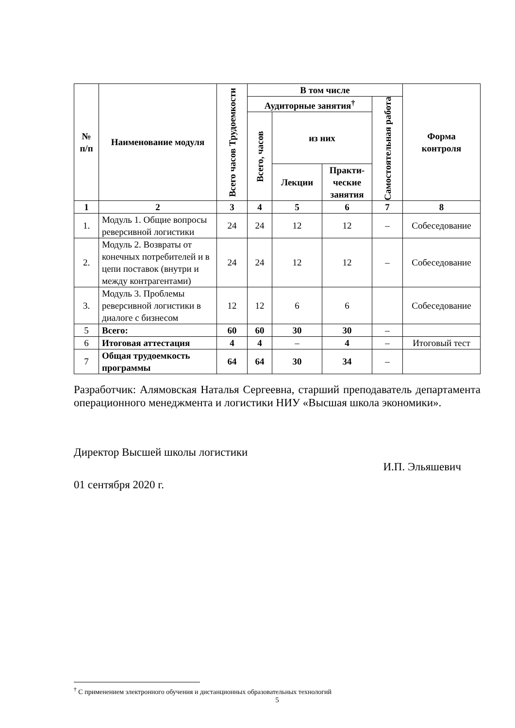| № п/п | Наименование модуля | Всего часов Трудоемкости | В том числе | | | | Форма контроля |
| --- | --- | --- | --- | --- | --- | --- | --- |
| | | | Аудиторные занятия<sup>†</sup> | | | Самостоятельная работа | |
| | | | Всего, часов | из них | | | |
| | | | | Лекции | Практи- ческие занятия | | |
| 1 | 2 | 3 | 4 | 5 | 6 | 7 | 8 |
| 1. | Модуль 1. Общие вопросы реверсивной логистики | 24 | 24 | 12 | 12 | – | Собеседование |
| 2. | Модуль 2. Возвраты от конечных потребителей и в цепи поставок (внутри и между контрагентами) | 24 | 24 | 12 | 12 | – | Собеседование |
| 3. | Модуль 3. Проблемы реверсивной логистики в диалоге с бизнесом | 12 | 12 | 6 | 6 | | Собеседование |
| 5 | Всего: | 60 | 60 | 30 | 30 | – | |
| 6 | Итоговая аттестация | 4 | 4 | – | 4 | – | Итоговый тест |
| 7 | Общая трудоемкость программы | 64 | 64 | 30 | 34 | – | |
Разработчик: Алямовская Наталья Сергеевна, старший преподаватель департамента операционного менеджмента и логистики НИУ «Высшая школа экономики».
Директор Высшей школы логистики
И.П. Эльяшевич
01 сентября 2020 г.
<sup>†</sup> С применением электронного обучения и дистанционных образовательных технологий
5